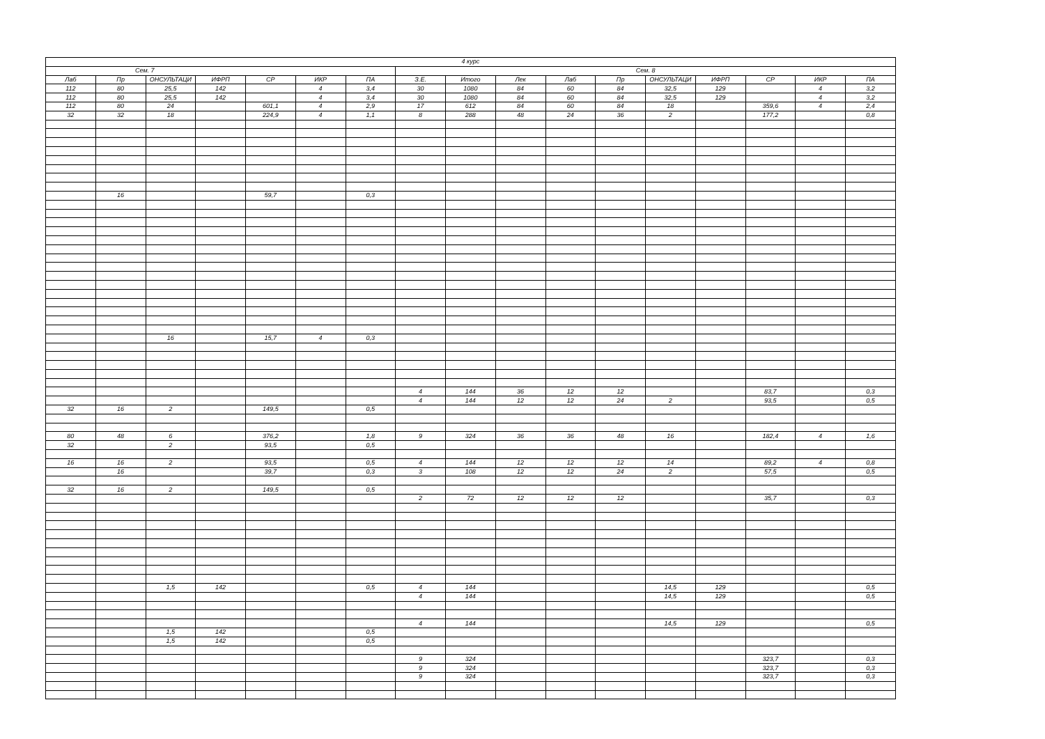| 4 курс | | | | | | | | | | | | | | | | |
| --- | --- | --- | --- | --- | --- | --- | --- | --- | --- | --- | --- | --- | --- | --- | --- | --- |
| Сем. 7 | | | | | | | Сем. 8 | | | | | | | | | |
| Лаб | Пр | ОНСУЛЬТАЦИ | ИФРП | СР | ИКР | ПА | З.Е. | Итого | Лек | Лаб | Пр | ОНСУЛЬТАЦИ | ИФРП | СР | ИКР | ПА |
| 112 | 80 | 25,5 | 142 | | 4 | 3,4 | 30 | 1080 | 84 | 60 | 84 | 32,5 | 129 | | 4 | 3,2 |
| 112 | 80 | 25,5 | 142 | | 4 | 3,4 | 30 | 1080 | 84 | 60 | 84 | 32,5 | 129 | | 4 | 3,2 |
| 112 | 80 | 24 | | 601,1 | 4 | 2,9 | 17 | 612 | 84 | 60 | 84 | 18 | | 359,6 | 4 | 2,4 |
| 32 | 32 | 18 | | 224,9 | 4 | 1,1 | 8 | 288 | 48 | 24 | 36 | 2 | | 177,2 | | 0,8 |
| | 16 | | | 59,7 | | 0,3 | | | | | | | | | | |
| | | 16 | | 15,7 | 4 | 0,3 | | | | | | | | | | |
| | | | | | | | 4 | 144 | 36 | 12 | 12 | | | 83,7 | | 0,3 |
| | | | | | | | 4 | 144 | 12 | 12 | 24 | 2 | | 93,5 | | 0,5 |
| 32 | 16 | 2 | | 149,5 | | 0,5 | | | | | | | | | | |
| 80 | 48 | 6 | | 376,2 | | 1,8 | 9 | 324 | 36 | 36 | 48 | 16 | | 182,4 | 4 | 1,6 |
| 32 | | 2 | | 93,5 | | 0,5 | | | | | | | | | | |
| 16 | 16 | 2 | | 93,5 | | 0,5 | 4 | 144 | 12 | 12 | 12 | 14 | | 89,2 | 4 | 0,8 |
| | 16 | | | 39,7 | | 0,3 | 3 | 108 | 12 | 12 | 24 | 2 | | 57,5 | | 0,5 |
| 32 | 16 | 2 | | 149,5 | | 0,5 | | | | | | | | | | |
| | | | | | | | 2 | 72 | 12 | 12 | 12 | | | 35,7 | | 0,3 |
| | | 1,5 | 142 | | | 0,5 | 4 | 144 | | | | 14,5 | 129 | | | 0,5 |
| | | | | | | | 4 | 144 | | | | 14,5 | 129 | | | 0,5 |
| | | | | | | | 4 | 144 | | | | 14,5 | 129 | | | 0,5 |
| | | 1,5 | 142 | | | 0,5 | | | | | | | | | | |
| | | 1,5 | 142 | | | 0,5 | | | | | | | | | | |
| | | | | | | | 9 | 324 | | | | | | 323,7 | | 0,3 |
| | | | | | | | 9 | 324 | | | | | | 323,7 | | 0,3 |
| | | | | | | | 9 | 324 | | | | | | 323,7 | | 0,3 |